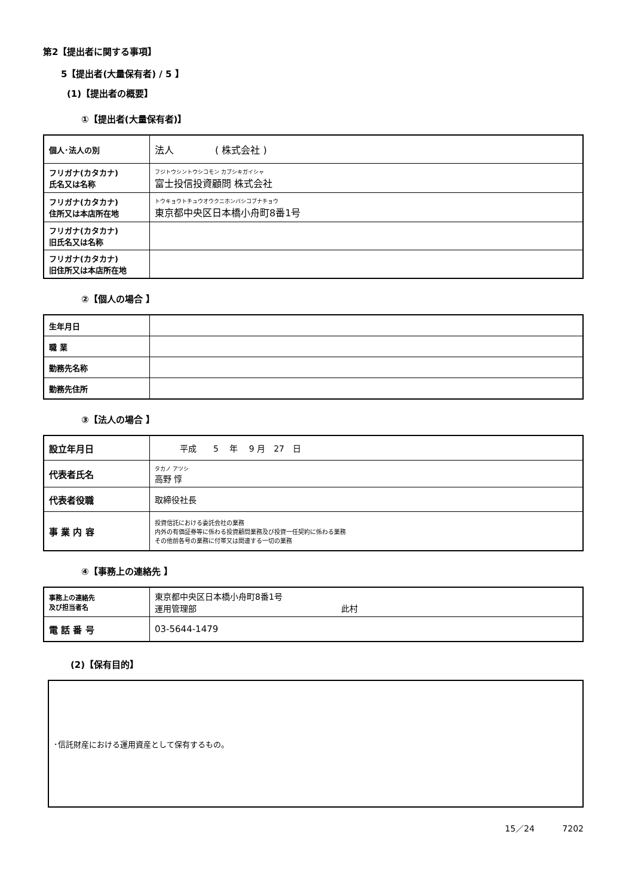第2【提出者に関する事項】
5【提出者(大量保有者) / 5 】
(1)【提出者の概要】
①【提出者(大量保有者)】
| 個人･法人の別 | 法人 ( 株式会社 ) |
| フリガナ(カタカナ) 氏名又は名称 | フジトウシントウシコモン カブシキガイシャ 富士投信投資顧問 株式会社 |
| フリガナ(カタカナ) 住所又は本店所在地 | トウキョウトチュウオウクニホンバシコブナチョウ 東京都中央区日本橋小舟町8番1号 |
| フリガナ(カタカナ) 旧氏名又は名称 | |
| フリガナ(カタカナ) 旧住所又は本店所在地 | |
②【個人の場合 】
| 生年月日 | |
| 職 業 | |
| 勤務先名称 | |
| 勤務先住所 | |
③【法人の場合 】
| 設立年月日 | 平成 5 年 9 月 27 日 |
| 代表者氏名 | タカノ アツシ 高野 惇 |
| 代表者役職 | 取締役社長 |
| 事 業 内 容 | 投資信託における委託会社の業務 内外の有価証券等に係わる投資顧問業務及び投資一任契約に係わる業務 その他前各号の業務に付帯又は関連する一切の業務 |
④【事務上の連絡先 】
| 事務上の連絡先 及び担当者名 | 東京都中央区日本橋小舟町8番1号 運用管理部 此村 |
| 電 話 番 号 | 03-5644-1479 |
(2)【保有目的】
･信託財産における運用資産として保有するもの。
15／24 　　　7202